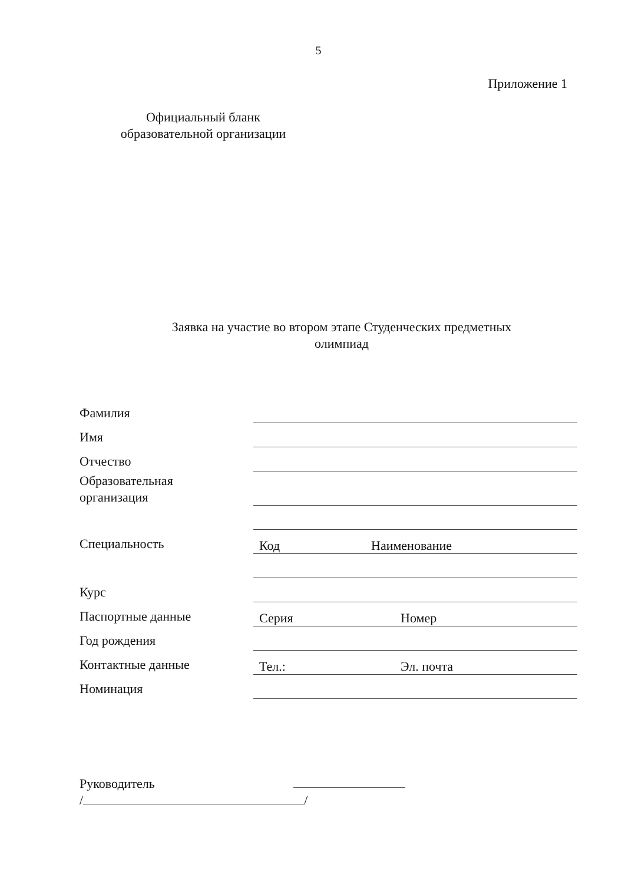5
Приложение 1
Официальный бланк
образовательной организации
Заявка на участие во втором этапе Студенческих предметных олимпиад
Фамилия
Имя
Отчество
Образовательная
организация
Специальность
Код Наименование
Курс
Паспортные данные
Серия Номер
Год рождения
Контактные данные
Тел.: Эл. почта
Номинация
Руководитель
/ /